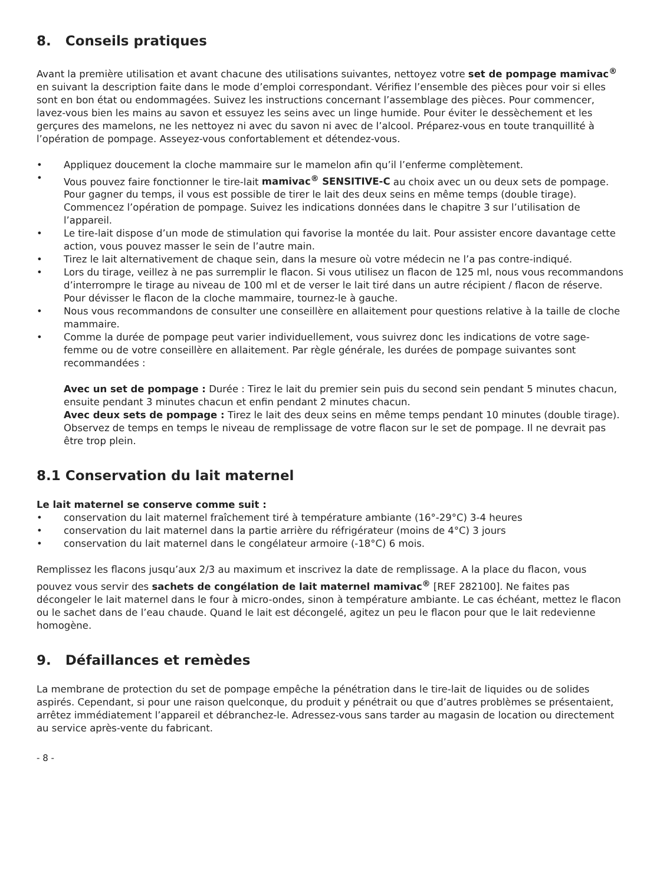8. Conseils pratiques
Avant la première utilisation et avant chacune des utilisations suivantes, nettoyez votre set de pompage mamivac<sup>®</sup> en suivant la description faite dans le mode d’emploi correspondant. Vérifiez l’ensemble des pièces pour voir si elles sont en bon état ou endommagées. Suivez les instructions concernant l’assemblage des pièces. Pour commencer, lavez-vous bien les mains au savon et essuyez les seins avec un linge humide. Pour éviter le dessèchement et les gerçures des mamelons, ne les nettoyez ni avec du savon ni avec de l’alcool. Préparez-vous en toute tranquillité à l’opération de pompage. Asseyez-vous confortablement et détendez-vous.
• Appliquez doucement la cloche mammaire sur le mamelon afin qu’il l’enferme complètement.
• Vous pouvez faire fonctionner le tire-lait mamivac<sup>®</sup> SENSITIVE-C au choix avec un ou deux sets de pompage. Pour gagner du temps, il vous est possible de tirer le lait des deux seins en même temps (double tirage). Commencez l’opération de pompage. Suivez les indications données dans le chapitre 3 sur l’utilisation de l’appareil.
• Le tire-lait dispose d’un mode de stimulation qui favorise la montée du lait. Pour assister encore davantage cette action, vous pouvez masser le sein de l’autre main.
• Tirez le lait alternativement de chaque sein, dans la mesure où votre médecin ne l’a pas contre-indiqué.
• Lors du tirage, veillez à ne pas surremplir le flacon. Si vous utilisez un flacon de 125 ml, nous vous recommandons d’interrompre le tirage au niveau de 100 ml et de verser le lait tiré dans un autre récipient / flacon de réserve. Pour dévisser le flacon de la cloche mammaire, tournez-le à gauche.
• Nous vous recommandons de consulter une conseillère en allaitement pour questions relative à la taille de cloche mammaire.
• Comme la durée de pompage peut varier individuellement, vous suivrez donc les indications de votre sage-femme ou de votre conseillère en allaitement. Par règle générale, les durées de pompage suivantes sont recommandées :
Avec un set de pompage : Durée : Tirez le lait du premier sein puis du second sein pendant 5 minutes chacun, ensuite pendant 3 minutes chacun et enfin pendant 2 minutes chacun.
Avec deux sets de pompage : Tirez le lait des deux seins en même temps pendant 10 minutes (double tirage). Observez de temps en temps le niveau de remplissage de votre flacon sur le set de pompage. Il ne devrait pas être trop plein.
8.1 Conservation du lait maternel
Le lait maternel se conserve comme suit :
• conservation du lait maternel fraîchement tiré à température ambiante (16°-29°C) 3-4 heures
• conservation du lait maternel dans la partie arrière du réfrigérateur (moins de 4°C) 3 jours
• conservation du lait maternel dans le congélateur armoire (-18°C) 6 mois.
Remplissez les flacons jusqu’aux 2/3 au maximum et inscrivez la date de remplissage. A la place du flacon, vous pouvez vous servir des sachets de congélation de lait maternel mamivac<sup>®</sup> [REF 282100]. Ne faites pas décongeler le lait maternel dans le four à micro-ondes, sinon à température ambiante. Le cas échéant, mettez le flacon ou le sachet dans de l’eau chaude. Quand le lait est décongelé, agitez un peu le flacon pour que le lait redevienne homogène.
9. Défaillances et remèdes
La membrane de protection du set de pompage empêche la pénétration dans le tire-lait de liquides ou de solides aspirés. Cependant, si pour une raison quelconque, du produit y pénétrait ou que d’autres problèmes se présentaient, arrêtez immédiatement l’appareil et débranchez-le. Adressez-vous sans tarder au magasin de location ou directement au service après-vente du fabricant.
- 8 -